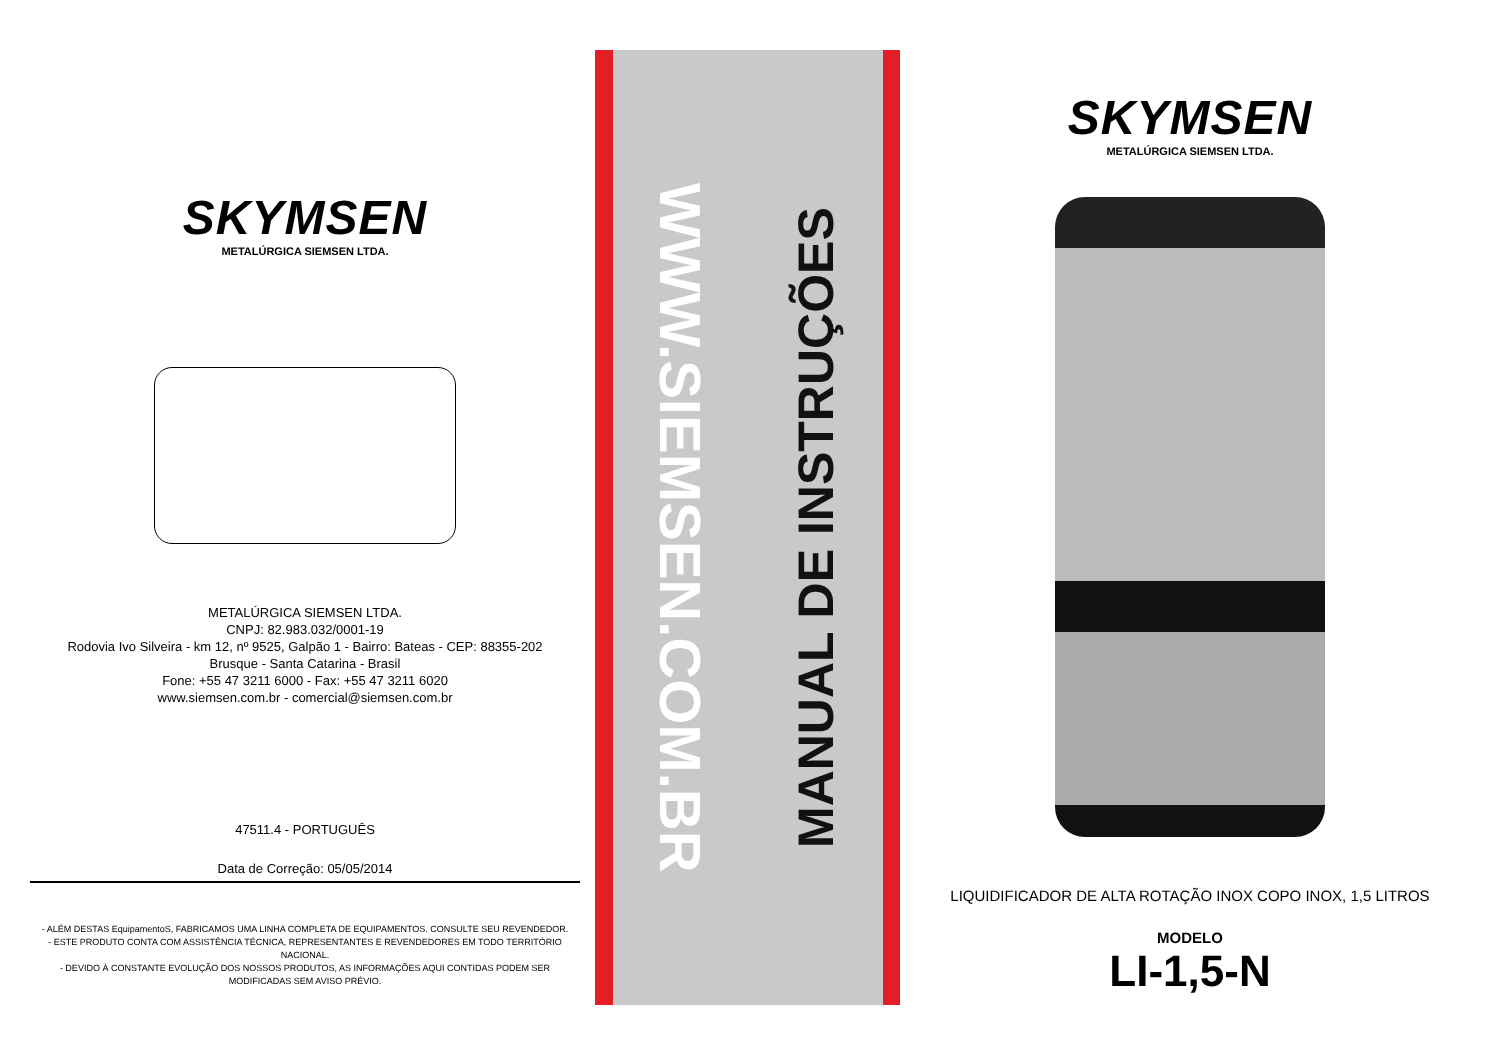SKYMSEN
METALÚRGICA SIEMSEN LTDA.
METALÚRGICA SIEMSEN LTDA.
CNPJ: 82.983.032/0001-19
Rodovia Ivo Silveira - km 12, nº 9525, Galpão 1 - Bairro: Bateas - CEP: 88355-202
Brusque - Santa Catarina - Brasil
Fone: +55 47 3211 6000 - Fax: +55 47 3211 6020
www.siemsen.com.br - comercial@siemsen.com.br
47511.4 - PORTUGUÊS
Data de Correção: 05/05/2014
- ALÉM DESTAS EquipamentoS, FABRICAMOS UMA LINHA COMPLETA DE EQUIPAMENTOS. CONSULTE SEU REVENDEDOR.
- ESTE PRODUTO CONTA COM ASSISTÊNCIA TÉCNICA, REPRESENTANTES E REVENDEDORES EM TODO TERRITÓRIO NACIONAL.
- DEVIDO À CONSTANTE EVOLUÇÃO DOS NOSSOS PRODUTOS, AS INFORMAÇÕES AQUI CONTIDAS PODEM SER MODIFICADAS SEM AVISO PRÉVIO.
WWW.SIEMSEN.COM.BR
MANUAL DE INSTRUÇÕES
SKYMSEN
METALÚRGICA SIEMSEN LTDA.
LIQUIDIFICADOR DE ALTA ROTAÇÃO INOX COPO INOX, 1,5 LITROS
MODELO
LI-1,5-N